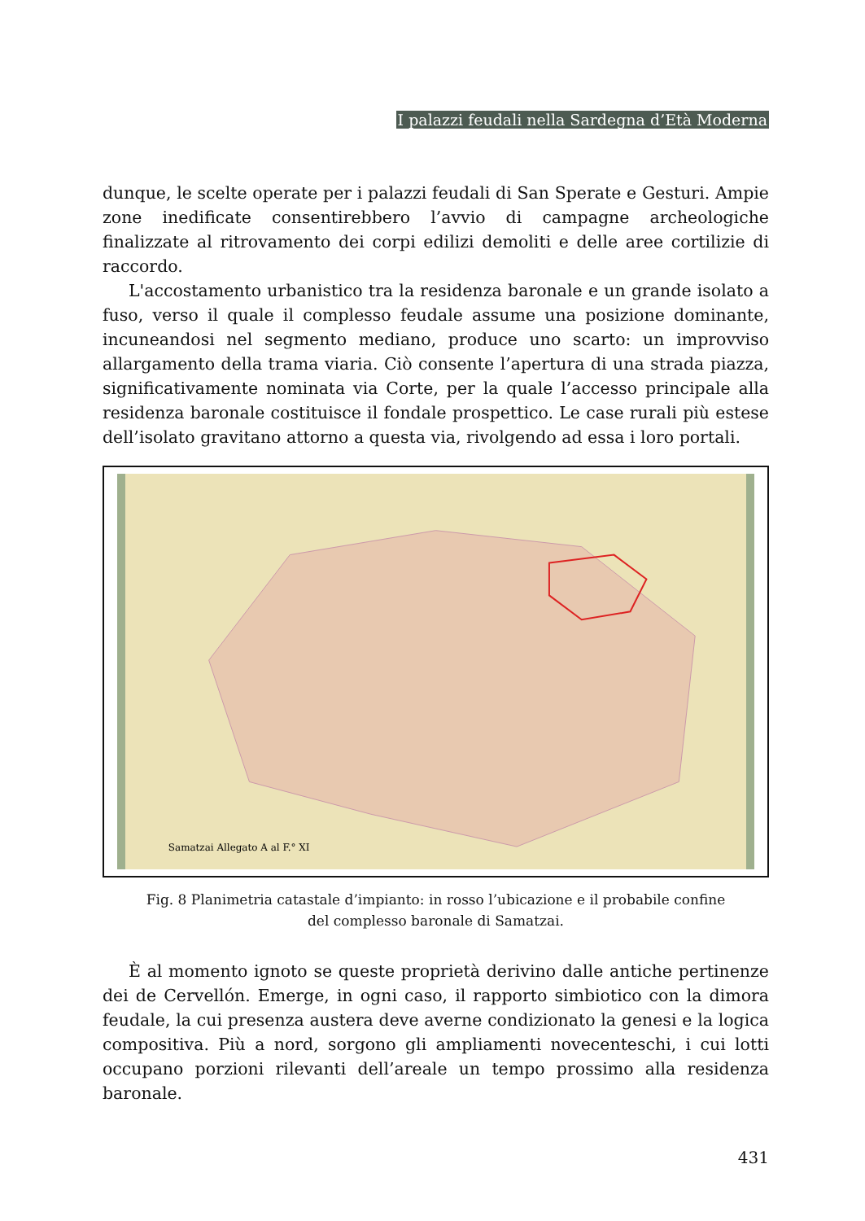I palazzi feudali nella Sardegna d’Età Moderna
dunque, le scelte operate per i palazzi feudali di San Sperate e Gesturi. Ampie zone inedificate consentirebbero l’avvio di campagne archeologiche finalizzate al ritrovamento dei corpi edilizi demoliti e delle aree cortilizie di raccordo.
L'accostamento urbanistico tra la residenza baronale e un grande isolato a fuso, verso il quale il complesso feudale assume una posizione dominante, incuneandosi nel segmento mediano, produce uno scarto: un improvviso allargamento della trama viaria. Ciò consente l’apertura di una strada piazza, significativamente nominata via Corte, per la quale l’accesso principale alla residenza baronale costituisce il fondale prospettico. Le case rurali più estese dell’isolato gravitano attorno a questa via, rivolgendo ad essa i loro portali.
Samatzai Allegato A al F.° XI
Fig. 8 Planimetria catastale d’impianto: in rosso l’ubicazione e il probabile confine
del complesso baronale di Samatzai.
È al momento ignoto se queste proprietà derivino dalle antiche pertinenze dei de Cervellón. Emerge, in ogni caso, il rapporto simbiotico con la dimora feudale, la cui presenza austera deve averne condizionato la genesi e la logica compositiva. Più a nord, sorgono gli ampliamenti novecenteschi, i cui lotti occupano porzioni rilevanti dell’areale un tempo prossimo alla residenza baronale.
431